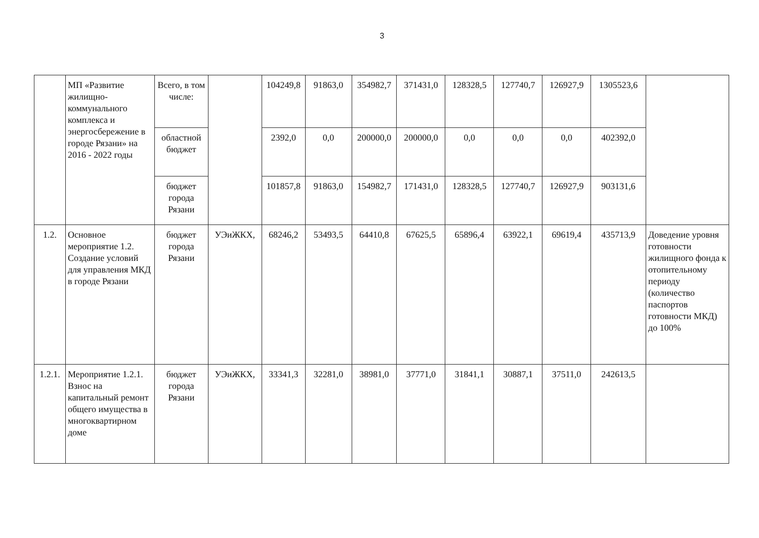3
| | МП «Развитие жилищно-коммунального комплекса и энергосбережение в городе Рязани» на 2016 - 2022 годы | Всего, в том числе: | | 104249,8 | 91863,0 | 354982,7 | 371431,0 | 128328,5 | 127740,7 | 126927,9 | 1305523,6 | |
| | | областной бюджет | | 2392,0 | 0,0 | 200000,0 | 200000,0 | 0,0 | 0,0 | 0,0 | 402392,0 | |
| | | бюджет города Рязани | | 101857,8 | 91863,0 | 154982,7 | 171431,0 | 128328,5 | 127740,7 | 126927,9 | 903131,6 | |
| 1.2. | Основное мероприятие 1.2. Создание условий для управления МКД в городе Рязани | бюджет города Рязани | УЭиЖКХ, | 68246,2 | 53493,5 | 64410,8 | 67625,5 | 65896,4 | 63922,1 | 69619,4 | 435713,9 | Доведение уровня готовности жилищного фонда к отопительному периоду (количество паспортов готовности МКД) до 100% |
| 1.2.1. | Мероприятие 1.2.1. Взнос на капитальный ремонт общего имущества в многоквартирном доме | бюджет города Рязани | УЭиЖКХ, | 33341,3 | 32281,0 | 38981,0 | 37771,0 | 31841,1 | 30887,1 | 37511,0 | 242613,5 | |